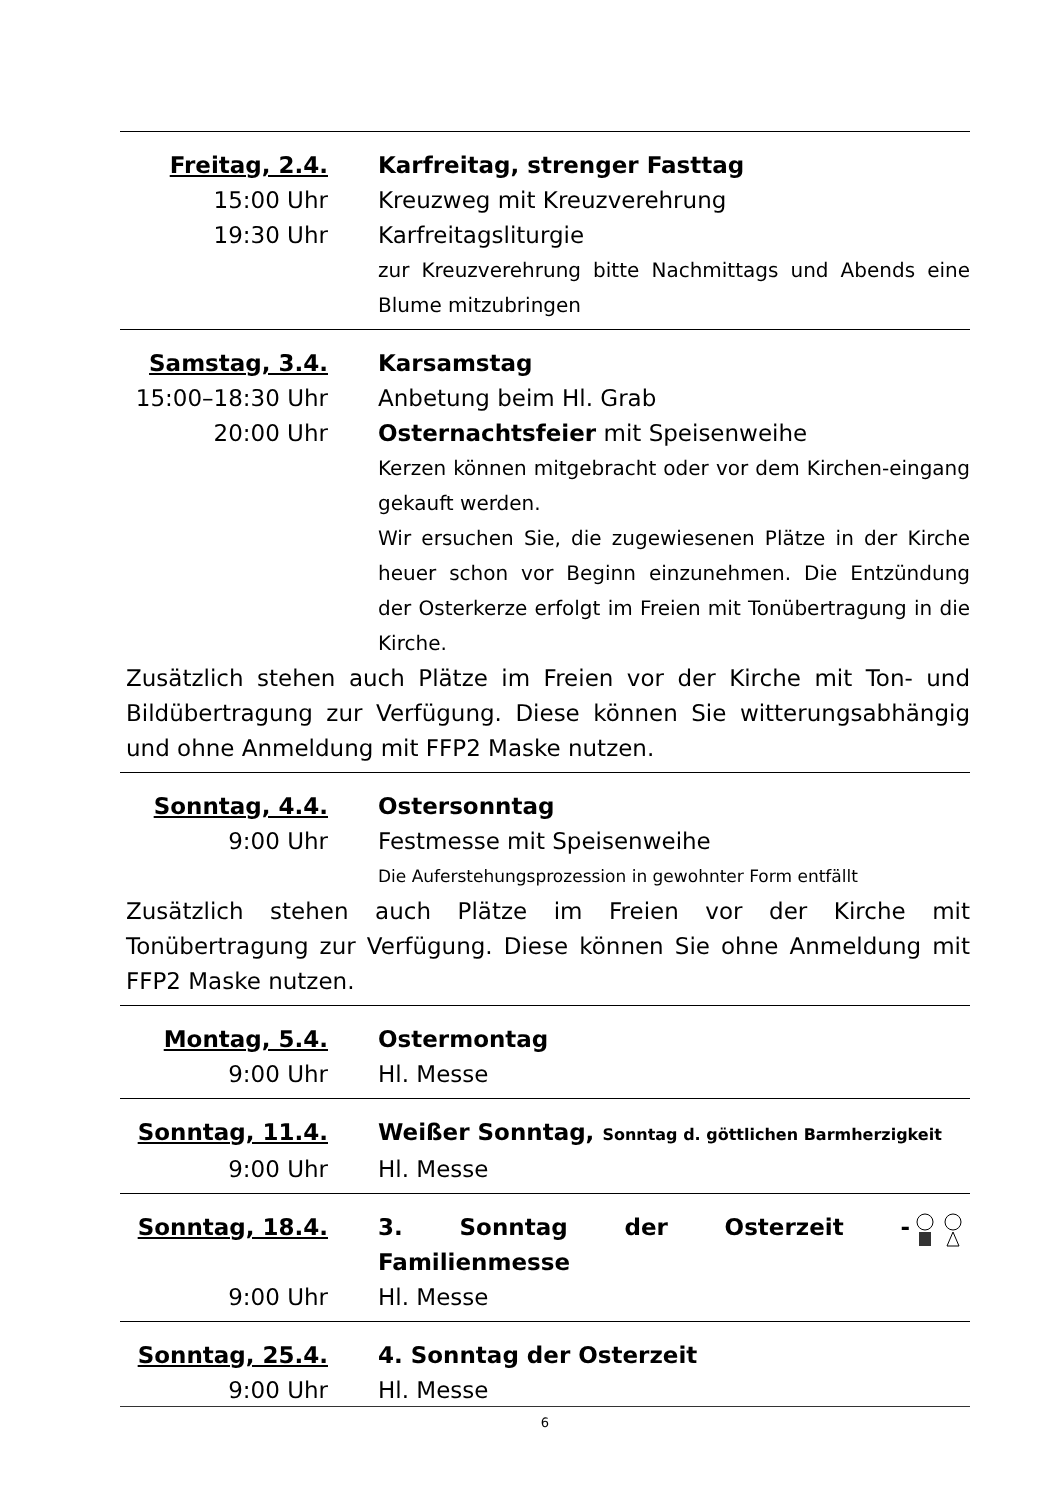Freitag, 2.4. Karfreitag, strenger Fasttag
15:00 Uhr Kreuzweg mit Kreuzverehrung
19:30 Uhr Karfreitagsliturgie
zur Kreuzverehrung bitte Nachmittags und Abends eine Blume mitzubringen
Samstag, 3.4. Karsamstag
15:00–18:30 Uhr Anbetung beim Hl. Grab
20:00 Uhr Osternachtsfeier mit Speisenweihe
Kerzen können mitgebracht oder vor dem Kirchen-eingang gekauft werden.
Wir ersuchen Sie, die zugewiesenen Plätze in der Kirche heuer schon vor Beginn einzunehmen. Die Entzündung der Osterkerze erfolgt im Freien mit Tonübertragung in die Kirche.
Zusätzlich stehen auch Plätze im Freien vor der Kirche mit Ton- und Bildübertragung zur Verfügung. Diese können Sie witterungsabhängig und ohne Anmeldung mit FFP2 Maske nutzen.
Sonntag, 4.4. Ostersonntag
9:00 Uhr Festmesse mit Speisenweihe
Die Auferstehungsprozession in gewohnter Form entfällt
Zusätzlich stehen auch Plätze im Freien vor der Kirche mit Tonübertragung zur Verfügung. Diese können Sie ohne Anmeldung mit FFP2 Maske nutzen.
Montag, 5.4. Ostermontag
9:00 Uhr Hl. Messe
Sonntag, 11.4. Weißer Sonntag, Sonntag d. göttlichen Barmherzigkeit
9:00 Uhr Hl. Messe
Sonntag, 18.4. 3. Sonntag der Osterzeit - Familienmesse
9:00 Uhr Hl. Messe
Sonntag, 25.4. 4. Sonntag der Osterzeit
9:00 Uhr Hl. Messe
6